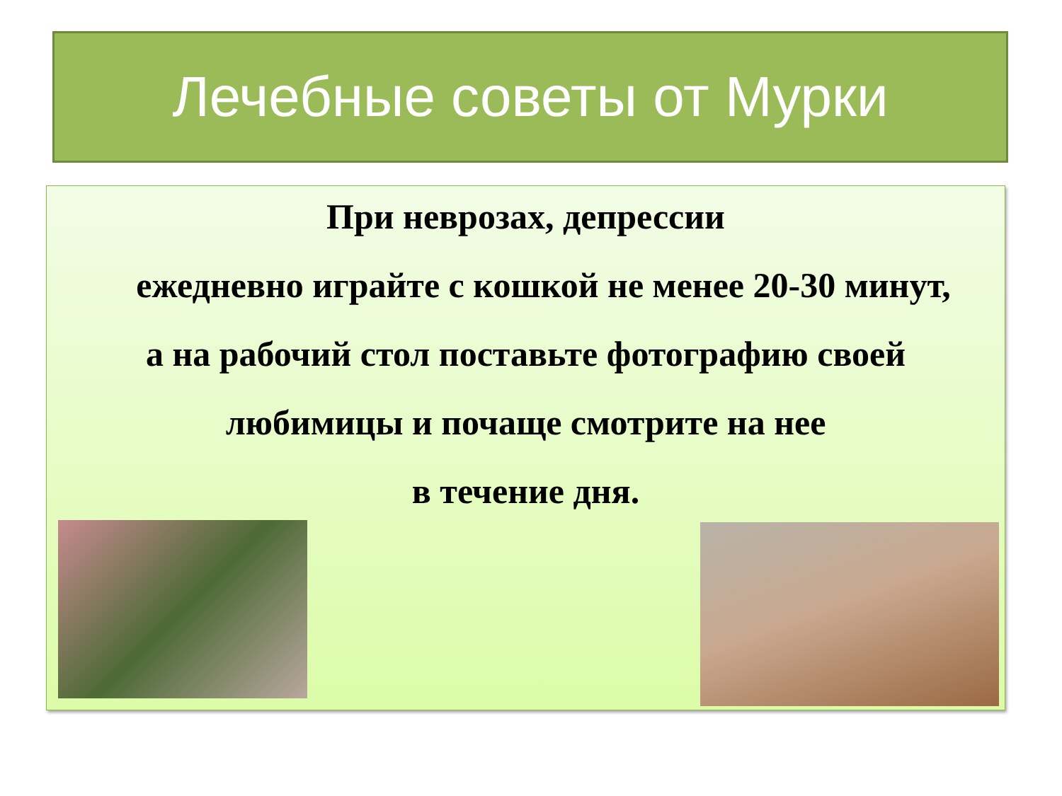Лечебные советы от Мурки
При неврозах, депрессии
ежедневно играйте с кошкой не менее 20-30 минут,
а на рабочий стол поставьте фотографию своей
любимицы и почаще смотрите на нее
в течение дня.